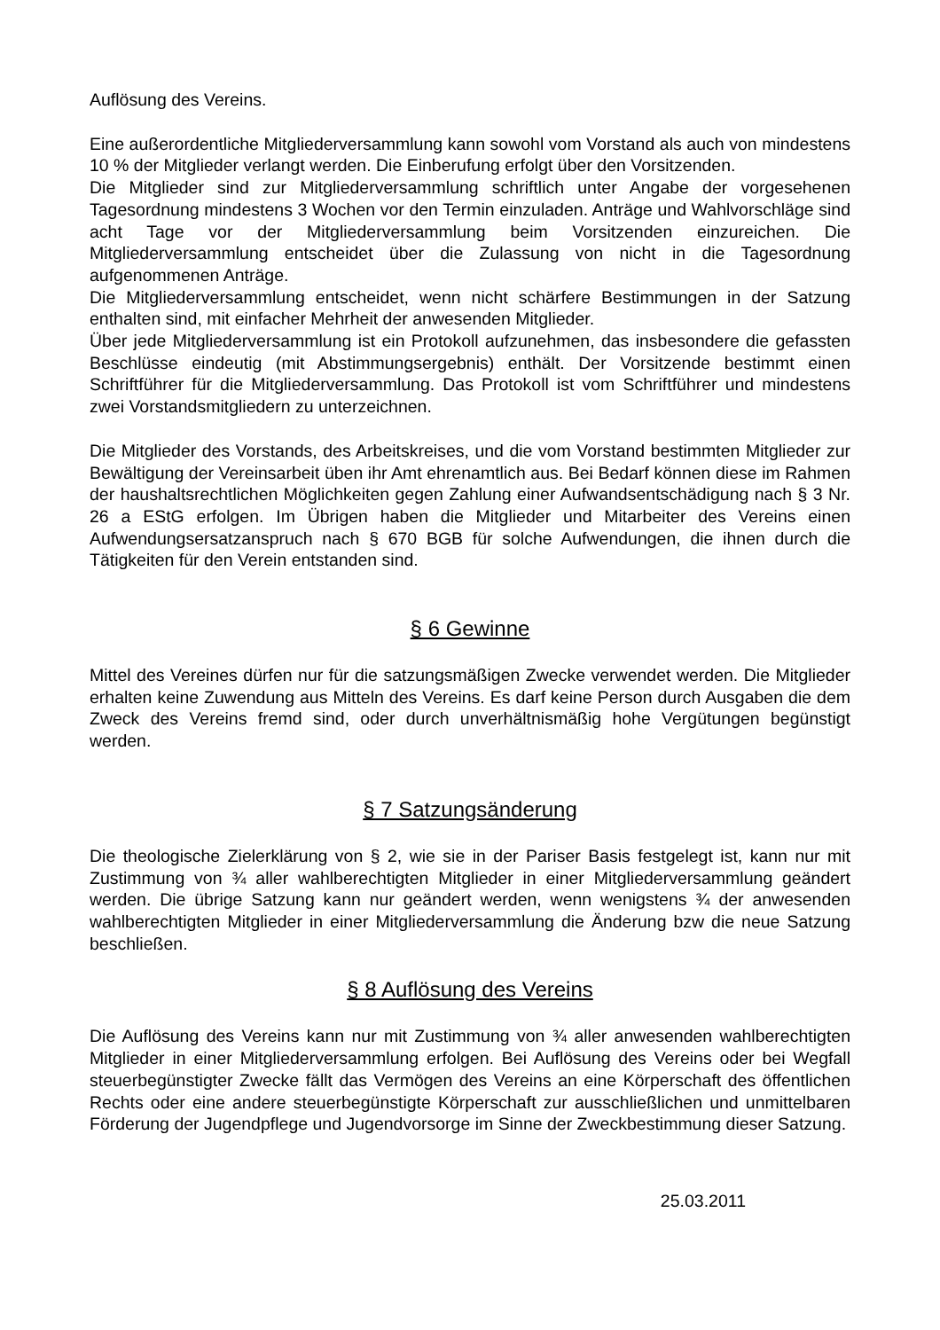Auflösung des Vereins.
Eine außerordentliche Mitgliederversammlung kann sowohl vom Vorstand als auch von mindestens 10 % der Mitglieder verlangt werden. Die Einberufung erfolgt über den Vorsitzenden.
Die Mitglieder sind zur Mitgliederversammlung schriftlich unter Angabe der vorgesehenen Tagesordnung mindestens 3 Wochen vor den Termin einzuladen. Anträge und Wahlvorschläge sind acht Tage vor der Mitgliederversammlung beim Vorsitzenden einzureichen. Die Mitgliederversammlung entscheidet über die Zulassung von nicht in die Tagesordnung aufgenommenen Anträge.
Die Mitgliederversammlung entscheidet, wenn nicht schärfere Bestimmungen in der Satzung enthalten sind, mit einfacher Mehrheit der anwesenden Mitglieder.
Über jede Mitgliederversammlung ist ein Protokoll aufzunehmen, das insbesondere die gefassten Beschlüsse eindeutig (mit Abstimmungsergebnis) enthält. Der Vorsitzende bestimmt einen Schriftführer für die Mitgliederversammlung. Das Protokoll ist vom Schriftführer und mindestens zwei Vorstandsmitgliedern zu unterzeichnen.
Die Mitglieder des Vorstands, des Arbeitskreises, und die vom Vorstand bestimmten Mitglieder zur Bewältigung der Vereinsarbeit üben ihr Amt ehrenamtlich aus. Bei Bedarf können diese im Rahmen der haushaltsrechtlichen Möglichkeiten gegen Zahlung einer Aufwandsentschädigung nach § 3 Nr. 26 a EStG erfolgen. Im Übrigen haben die Mitglieder und Mitarbeiter des Vereins einen Aufwendungsersatzanspruch nach § 670 BGB für solche Aufwendungen, die ihnen durch die Tätigkeiten für den Verein entstanden sind.
§ 6 Gewinne
Mittel des Vereines dürfen nur für die satzungsmäßigen Zwecke verwendet werden. Die Mitglieder erhalten keine Zuwendung aus Mitteln des Vereins. Es darf keine Person durch Ausgaben die dem Zweck des Vereins fremd sind, oder durch unverhältnismäßig hohe Vergütungen begünstigt werden.
§ 7 Satzungsänderung
Die theologische Zielerklärung von § 2, wie sie in der Pariser Basis festgelegt ist, kann nur mit Zustimmung von ¾ aller wahlberechtigten Mitglieder in einer Mitgliederversammlung geändert werden. Die übrige Satzung kann nur geändert werden, wenn wenigstens ¾ der anwesenden wahlberechtigten Mitglieder in einer Mitgliederversammlung die Änderung bzw die neue Satzung beschließen.
§ 8 Auflösung des Vereins
Die Auflösung des Vereins kann nur mit Zustimmung von ¾ aller anwesenden wahlberechtigten Mitglieder in einer Mitgliederversammlung erfolgen. Bei Auflösung des Vereins oder bei Wegfall steuerbegünstigter Zwecke fällt das Vermögen des Vereins an eine Körperschaft des öffentlichen Rechts oder eine andere steuerbegünstigte Körperschaft zur ausschließlichen und unmittelbaren Förderung der Jugendpflege und Jugendvorsorge im Sinne der Zweckbestimmung dieser Satzung.
25.03.2011